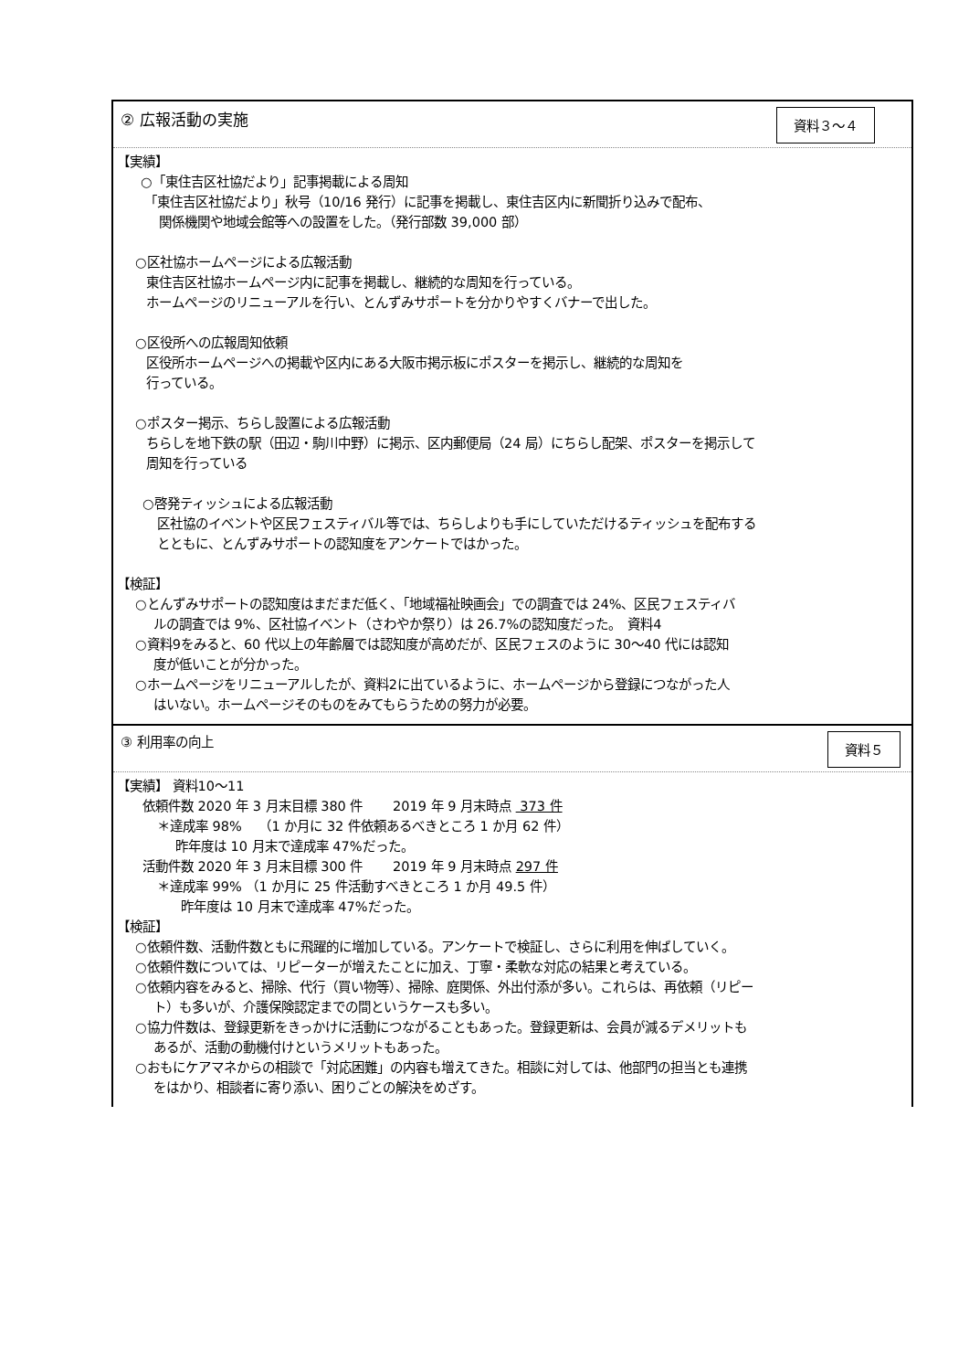② 広報活動の実施
資料３～４
【実績】
○「東住吉区社協だより」記事掲載による周知
「東住吉区社協だより」秋号（10/16 発行）に記事を掲載し、東住吉区内に新聞折り込みで配布、
関係機関や地域会館等への設置をした。（発行部数 39,000 部）
○区社協ホームページによる広報活動
東住吉区社協ホームページ内に記事を掲載し、継続的な周知を行っている。
ホームページのリニューアルを行い、とんずみサポートを分かりやすくバナーで出した。
○区役所への広報周知依頼
区役所ホームページへの掲載や区内にある大阪市掲示板にポスターを掲示し、継続的な周知を
行っている。
○ポスター掲示、ちらし設置による広報活動
ちらしを地下鉄の駅（田辺・駒川中野）に掲示、区内郵便局（24 局）にちらし配架、ポスターを掲示して
周知を行っている
○啓発ティッシュによる広報活動
区社協のイベントや区民フェスティバル等では、ちらしよりも手にしていただけるティッシュを配布する
とともに、とんずみサポートの認知度をアンケートではかった。
【検証】
○とんずみサポートの認知度はまだまだ低く、「地域福祉映画会」での調査では 24%、区民フェスティバ
ルの調査では 9%、区社協イベント（さわやか祭り）は 26.7%の認知度だった。　資料4
○資料9をみると、60 代以上の年齢層では認知度が高めだが、区民フェスのように 30～40 代には認知
度が低いことが分かった。
○ホームページをリニューアルしたが、資料2に出ているように、ホームページから登録につながった人
はいない。ホームページそのものをみてもらうための努力が必要。
③ 利用率の向上
資料５
【実績】 資料10～11
依頼件数 2020 年 3 月末目標 380 件　　 2019 年 9 月末時点 373 件
＊達成率 98%　 （1 か月に 32 件依頼あるべきところ 1 か月 62 件）
昨年度は 10 月末で達成率 47%だった。
活動件数 2020 年 3 月末目標 300 件　　 2019 年 9 月末時点 297 件
＊達成率 99% （1 か月に 25 件活動すべきところ 1 か月 49.5 件）
昨年度は 10 月末で達成率 47%だった。
【検証】
○依頼件数、活動件数ともに飛躍的に増加している。アンケートで検証し、さらに利用を伸ばしていく。
○依頼件数については、リピーターが増えたことに加え、丁寧・柔軟な対応の結果と考えている。
○依頼内容をみると、掃除、代行（買い物等）、掃除、庭関係、外出付添が多い。これらは、再依頼（リピー
ト）も多いが、介護保険認定までの間というケースも多い。
○協力件数は、登録更新をきっかけに活動につながることもあった。登録更新は、会員が減るデメリットも
あるが、活動の動機付けというメリットもあった。
○おもにケアマネからの相談で「対応困難」の内容も増えてきた。相談に対しては、他部門の担当とも連携
をはかり、相談者に寄り添い、困りごとの解決をめざす。